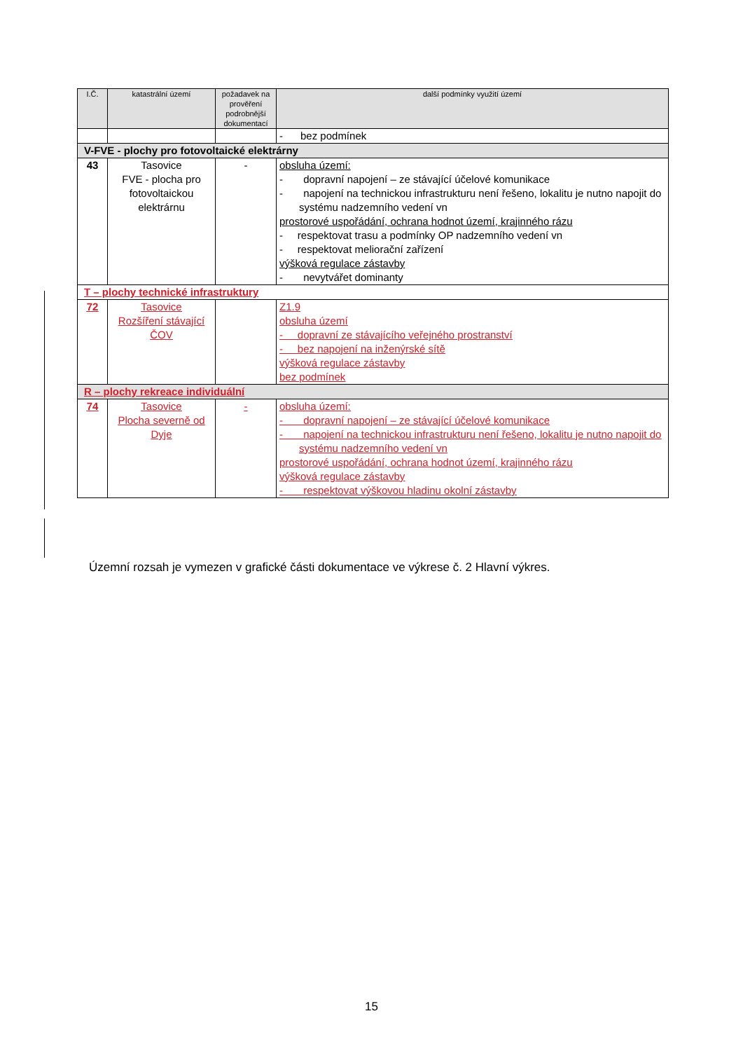| I.Č. | katastrální území | požadavek na prověření podrobnější dokumentací | další podmínky využití území |
| --- | --- | --- | --- |
| | | | - bez podmínek |
| V-FVE - plochy pro fotovoltaické elektrárny | | | |
| 43 | Tasovice FVE - plocha pro fotovoltaickou elektrárnu | - | obsluha území: - dopravní napojení – ze stávající účelové komunikace - napojení na technickou infrastrukturu není řešeno, lokalitu je nutno napojit do systému nadzemního vedení vn prostorové uspořádání, ochrana hodnot území, krajinného rázu - respektovat trasu a podmínky OP nadzemního vedení vn - respektovat meliorační zařízení výšková regulace zástavby - nevytvářet dominanty |
| T – plochy technické infrastruktury | | | |
| 72 | Tasovice Rozšíření stávající ČOV | | Z1.9 obsluha území - dopravní ze stávajícího veřejného prostranství - bez napojení na inženýrské sítě výšková regulace zástavby bez podmínek |
| R – plochy rekreace individuální | | | |
| 74 | Tasovice Plocha severně od Dyje | - | obsluha území: - dopravní napojení – ze stávající účelové komunikace - napojení na technickou infrastrukturu není řešeno, lokalitu je nutno napojit do systému nadzemního vedení vn prostorové uspořádání, ochrana hodnot území, krajinného rázu výšková regulace zástavby - respektovat výškovou hladinu okolní zástavby |
Územní rozsah je vymezen v grafické části dokumentace ve výkrese č. 2 Hlavní výkres.
15